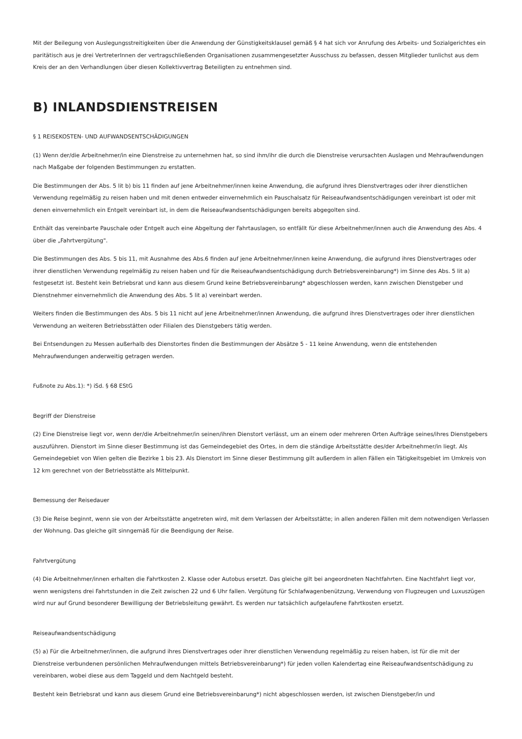Mit der Beilegung von Auslegungsstreitigkeiten über die Anwendung der Günstigkeitsklausel gemäß § 4 hat sich vor Anrufung des Arbeits- und Sozialgerichtes ein paritätisch aus je drei VertreterInnen der vertragschließenden Organisationen zusammengesetzter Ausschuss zu befassen, dessen Mitglieder tunlichst aus dem Kreis der an den Verhandlungen über diesen Kollektivvertrag Beteiligten zu entnehmen sind.
B) INLANDSDIENSTREISEN
§ 1 REISEKOSTEN- UND AUFWANDSENTSCHÄDIGUNGEN
(1) Wenn der/die Arbeitnehmer/in eine Dienstreise zu unternehmen hat, so sind ihm/ihr die durch die Dienstreise verursachten Auslagen und Mehraufwendungen nach Maßgabe der folgenden Bestimmungen zu erstatten.
Die Bestimmungen der Abs. 5 lit b) bis 11 finden auf jene Arbeitnehmer/innen keine Anwendung, die aufgrund ihres Dienstvertrages oder ihrer dienstlichen Verwendung regelmäßig zu reisen haben und mit denen entweder einvernehmlich ein Pauschalsatz für Reiseaufwandsentschädigungen vereinbart ist oder mit denen einvernehmlich ein Entgelt vereinbart ist, in dem die Reiseaufwandsentschädigungen bereits abgegolten sind.
Enthält das vereinbarte Pauschale oder Entgelt auch eine Abgeltung der Fahrtauslagen, so entfällt für diese Arbeitnehmer/innen auch die Anwendung des Abs. 4 über die „Fahrtvergütung".
Die Bestimmungen des Abs. 5 bis 11, mit Ausnahme des Abs.6 finden auf jene Arbeitnehmer/innen keine Anwendung, die aufgrund ihres Dienstvertrages oder ihrer dienstlichen Verwendung regelmäßig zu reisen haben und für die Reiseaufwandsentschädigung durch Betriebsvereinbarung*) im Sinne des Abs. 5 lit a) festgesetzt ist. Besteht kein Betriebsrat und kann aus diesem Grund keine Betriebsvereinbarung* abgeschlossen werden, kann zwischen Dienstgeber und Dienstnehmer einvernehmlich die Anwendung des Abs. 5 lit a) vereinbart werden.
Weiters finden die Bestimmungen des Abs. 5 bis 11 nicht auf jene Arbeitnehmer/innen Anwendung, die aufgrund ihres Dienstvertrages oder ihrer dienstlichen Verwendung an weiteren Betriebsstätten oder Filialen des Dienstgebers tätig werden.
Bei Entsendungen zu Messen außerhalb des Dienstortes finden die Bestimmungen der Absätze 5 - 11 keine Anwendung, wenn die entstehenden Mehraufwendungen anderweitig getragen werden.
Fußnote zu Abs.1): *) iSd. § 68 EStG
Begriff der Dienstreise
(2) Eine Dienstreise liegt vor, wenn der/die Arbeitnehmer/in seinen/ihren Dienstort verlässt, um an einem oder mehreren Orten Aufträge seines/ihres Dienstgebers auszuführen. Dienstort im Sinne dieser Bestimmung ist das Gemeindegebiet des Ortes, in dem die ständige Arbeitsstätte des/der Arbeitnehmer/in liegt. Als Gemeindegebiet von Wien gelten die Bezirke 1 bis 23. Als Dienstort im Sinne dieser Bestimmung gilt außerdem in allen Fällen ein Tätigkeitsgebiet im Umkreis von 12 km gerechnet von der Betriebsstätte als Mittelpunkt.
Bemessung der Reisedauer
(3) Die Reise beginnt, wenn sie von der Arbeitsstätte angetreten wird, mit dem Verlassen der Arbeitsstätte; in allen anderen Fällen mit dem notwendigen Verlassen der Wohnung. Das gleiche gilt sinngemäß für die Beendigung der Reise.
Fahrtvergütung
(4) Die Arbeitnehmer/innen erhalten die Fahrtkosten 2. Klasse oder Autobus ersetzt. Das gleiche gilt bei angeordneten Nachtfahrten. Eine Nachtfahrt liegt vor, wenn wenigstens drei Fahrtstunden in die Zeit zwischen 22 und 6 Uhr fallen. Vergütung für Schlafwagenbenützung, Verwendung von Flugzeugen und Luxuszügen wird nur auf Grund besonderer Bewilligung der Betriebsleitung gewährt. Es werden nur tatsächlich aufgelaufene Fahrtkosten ersetzt.
Reiseaufwandsentschädigung
(5) a) Für die Arbeitnehmer/innen, die aufgrund ihres Dienstvertrages oder ihrer dienstlichen Verwendung regelmäßig zu reisen haben, ist für die mit der Dienstreise verbundenen persönlichen Mehraufwendungen mittels Betriebsvereinbarung*) für jeden vollen Kalendertag eine Reiseaufwandsentschädigung zu vereinbaren, wobei diese aus dem Taggeld und dem Nachtgeld besteht.
Besteht kein Betriebsrat und kann aus diesem Grund eine Betriebsvereinbarung*) nicht abgeschlossen werden, ist zwischen Dienstgeber/in und